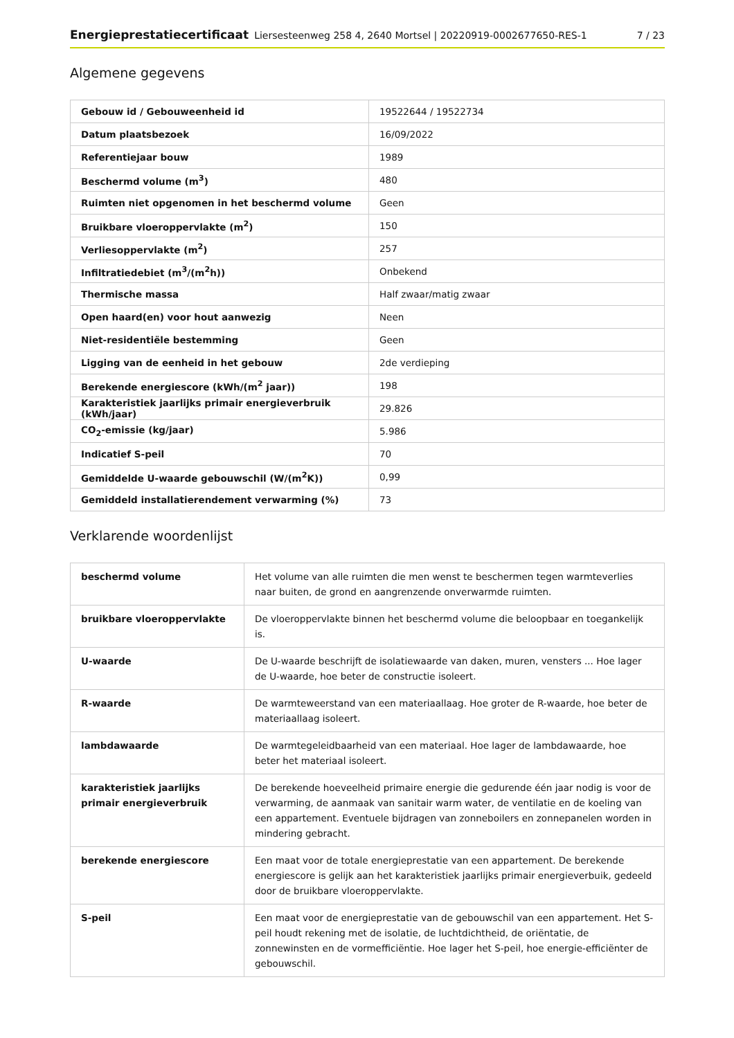Energieprestatiecertificaat Liersesteenweg 258 4, 2640 Mortsel | 20220919-0002677650-RES-1 7 / 23
Algemene gegevens
| Gebouw id / Gebouweenheid id | 19522644 / 19522734 |
| Datum plaatsbezoek | 16/09/2022 |
| Referentiejaar bouw | 1989 |
| Beschermd volume (m<sup>3</sup>) | 480 |
| Ruimten niet opgenomen in het beschermd volume | Geen |
| Bruikbare vloeroppervlakte (m<sup>2</sup>) | 150 |
| Verliesoppervlakte (m<sup>2</sup>) | 257 |
| Infiltratiedebiet (m<sup>3</sup>/(m<sup>2</sup>h)) | Onbekend |
| Thermische massa | Half zwaar/matig zwaar |
| Open haard(en) voor hout aanwezig | Neen |
| Niet-residentiële bestemming | Geen |
| Ligging van de eenheid in het gebouw | 2de verdieping |
| Berekende energiescore (kWh/(m<sup>2</sup> jaar)) | 198 |
| Karakteristiek jaarlijks primair energieverbruik (kWh/jaar) | 29.826 |
| CO<sub>2</sub>-emissie (kg/jaar) | 5.986 |
| Indicatief S-peil | 70 |
| Gemiddelde U-waarde gebouwschil (W/(m<sup>2</sup>K)) | 0,99 |
| Gemiddeld installatierendement verwarming (%) | 73 |
Verklarende woordenlijst
| beschermd volume | Het volume van alle ruimten die men wenst te beschermen tegen warmteverlies naar buiten, de grond en aangrenzende onverwarmde ruimten. |
| bruikbare vloeroppervlakte | De vloeroppervlakte binnen het beschermd volume die beloopbaar en toegankelijk is. |
| U-waarde | De U-waarde beschrijft de isolatiewaarde van daken, muren, vensters ... Hoe lager de U-waarde, hoe beter de constructie isoleert. |
| R-waarde | De warmteweerstand van een materiaallaag. Hoe groter de R-waarde, hoe beter de materiaallaag isoleert. |
| lambdawaarde | De warmtegeleidbaarheid van een materiaal. Hoe lager de lambdawaarde, hoe beter het materiaal isoleert. |
| karakteristiek jaarlijks primair energieverbruik | De berekende hoeveelheid primaire energie die gedurende één jaar nodig is voor de verwarming, de aanmaak van sanitair warm water, de ventilatie en de koeling van een appartement. Eventuele bijdragen van zonneboilers en zonnepanelen worden in mindering gebracht. |
| berekende energiescore | Een maat voor de totale energieprestatie van een appartement. De berekende energiescore is gelijk aan het karakteristiek jaarlijks primair energieverbuik, gedeeld door de bruikbare vloeroppervlakte. |
| S-peil | Een maat voor de energieprestatie van de gebouwschil van een appartement. Het S-peil houdt rekening met de isolatie, de luchtdichtheid, de oriëntatie, de zonnewinsten en de vormefficiëntie. Hoe lager het S-peil, hoe energie-efficiënter de gebouwschil. |